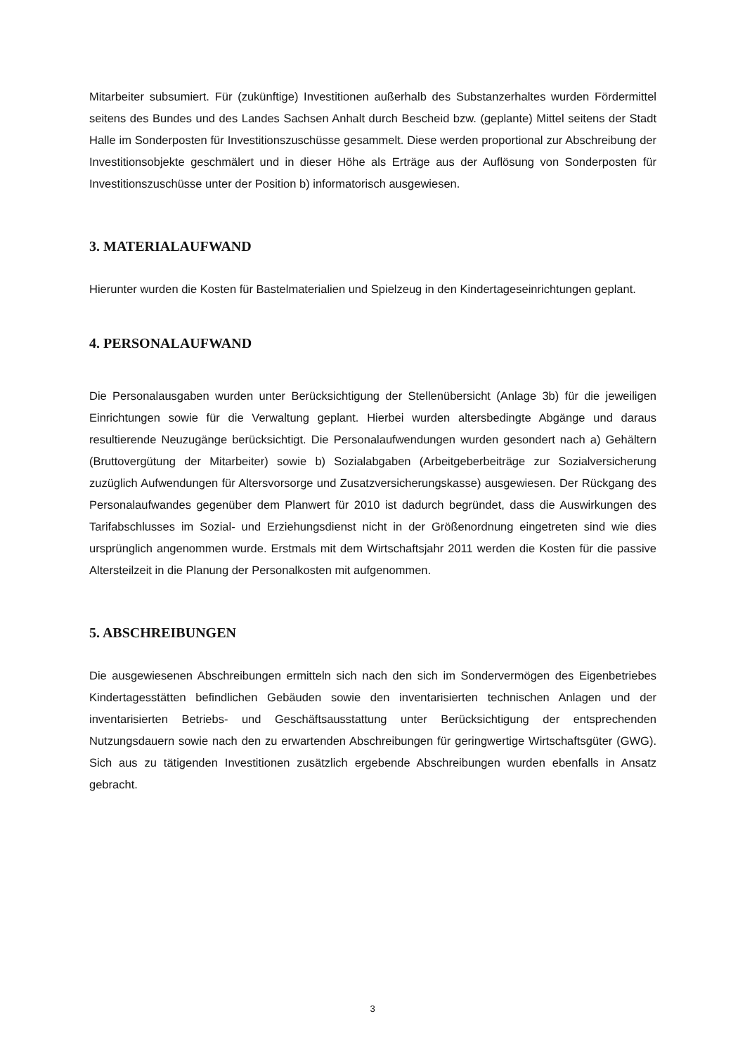Mitarbeiter subsumiert. Für (zukünftige) Investitionen außerhalb des Substanzerhaltes wurden Fördermittel seitens des Bundes und des Landes Sachsen Anhalt durch Bescheid bzw. (geplante) Mittel seitens der Stadt Halle im Sonderposten für Investitionszuschüsse gesammelt. Diese werden proportional zur Abschreibung der Investitionsobjekte geschmälert und in dieser Höhe als Erträge aus der Auflösung von Sonderposten für Investitionszuschüsse unter der Position b) informatorisch ausgewiesen.
3. MATERIALAUFWAND
Hierunter wurden die Kosten für Bastelmaterialien und Spielzeug in den Kindertageseinrichtungen geplant.
4. PERSONALAUFWAND
Die Personalausgaben wurden unter Berücksichtigung der Stellenübersicht (Anlage 3b) für die jeweiligen Einrichtungen sowie für die Verwaltung geplant. Hierbei wurden altersbedingte Abgänge und daraus resultierende Neuzugänge berücksichtigt. Die Personalaufwendungen wurden gesondert nach a) Gehältern (Bruttovergütung der Mitarbeiter) sowie b) Sozialabgaben (Arbeitgeberbeiträge zur Sozialversicherung zuzüglich Aufwendungen für Altersvorsorge und Zusatzversicherungskasse) ausgewiesen. Der Rückgang des Personalaufwandes gegenüber dem Planwert für 2010 ist dadurch begründet, dass die Auswirkungen des Tarifabschlusses im Sozial- und Erziehungsdienst nicht in der Größenordnung eingetreten sind wie dies ursprünglich angenommen wurde. Erstmals mit dem Wirtschaftsjahr 2011 werden die Kosten für die passive Altersteilzeit in die Planung der Personalkosten mit aufgenommen.
5. ABSCHREIBUNGEN
Die ausgewiesenen Abschreibungen ermitteln sich nach den sich im Sondervermögen des Eigenbetriebes Kindertagesstätten befindlichen Gebäuden sowie den inventarisierten technischen Anlagen und der inventarisierten Betriebs- und Geschäftsausstattung unter Berücksichtigung der entsprechenden Nutzungsdauern sowie nach den zu erwartenden Abschreibungen für geringwertige Wirtschaftsgüter (GWG). Sich aus zu tätigenden Investitionen zusätzlich ergebende Abschreibungen wurden ebenfalls in Ansatz gebracht.
3